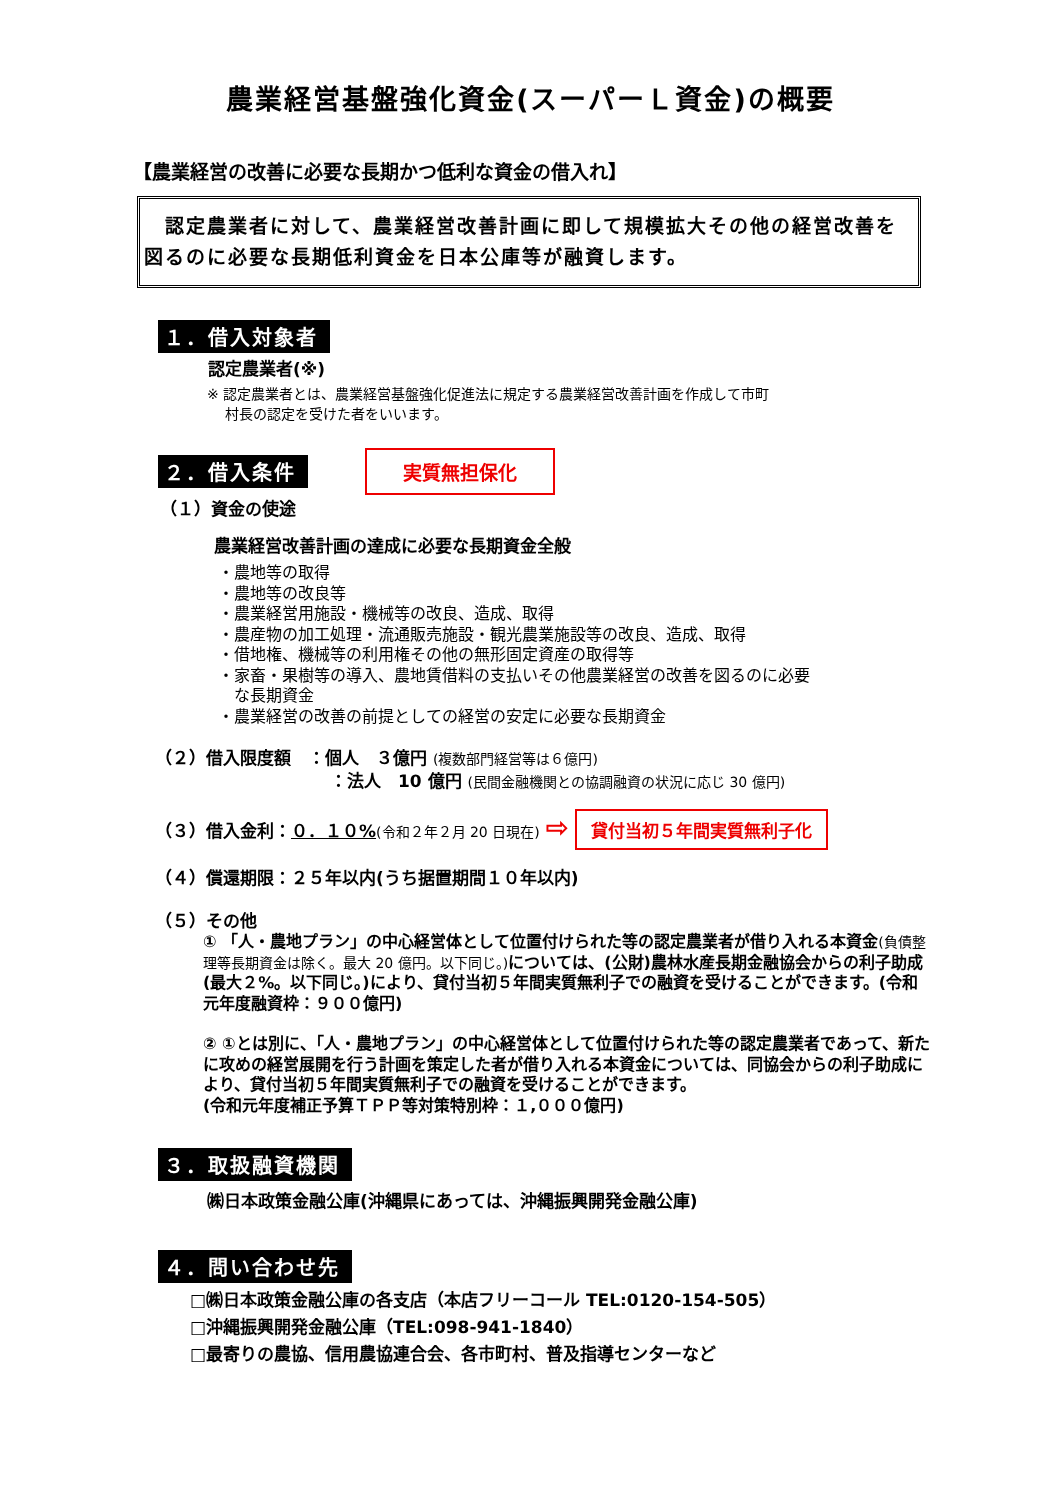農業経営基盤強化資金(スーパーＬ資金)の概要
【農業経営の改善に必要な長期かつ低利な資金の借入れ】
　認定農業者に対して、農業経営改善計画に即して規模拡大その他の経営改善を図るのに必要な長期低利資金を日本公庫等が融資します。
１．借入対象者
認定農業者(※)
※ 認定農業者とは、農業経営基盤強化促進法に規定する農業経営改善計画を作成して市町
　 村長の認定を受けた者をいいます。
２．借入条件 実質無担保化
（１）資金の使途
農業経営改善計画の達成に必要な長期資金全般
・農地等の取得
・農地等の改良等
・農業経営用施設・機械等の改良、造成、取得
・農産物の加工処理・流通販売施設・観光農業施設等の改良、造成、取得
・借地権、機械等の利用権その他の無形固定資産の取得等
・家畜・果樹等の導入、農地賃借料の支払いその他農業経営の改善を図るのに必要
　な長期資金
・農業経営の改善の前提としての経営の安定に必要な長期資金
（２）借入限度額　：個人　３億円 (複数部門経営等は６億円)
：法人　10 億円 (民間金融機関との協調融資の状況に応じ 30 億円)
（３）借入金利：０．１０%(令和２年２月 20 日現在) ⇨ 貸付当初５年間実質無利子化
（４）償還期限：２５年以内(うち据置期間１０年以内)
（５）その他
① 「人・農地プラン」の中心経営体として位置付けられた等の認定農業者が借り入れる本資金(負債整理等長期資金は除く。最大 20 億円。以下同じ。) については、(公財)農林水産長期金融協会からの利子助成(最大２%。以下同じ。)により、貸付当初５年間実質無利子での融資を受けることができます。(令和元年度融資枠：９００億円)
② ①とは別に、「人・農地プラン」の中心経営体として位置付けられた等の認定農業者であって、新たに攻めの経営展開を行う計画を策定した者が借り入れる本資金については、同協会からの利子助成により、貸付当初５年間実質無利子での融資を受けることができます。
(令和元年度補正予算ＴＰＰ等対策特別枠：１,０００億円)
３．取扱融資機関
㈱日本政策金融公庫(沖縄県にあっては、沖縄振興開発金融公庫)
４．問い合わせ先
□㈱日本政策金融公庫の各支店（本店フリーコール TEL:0120-154-505）
□沖縄振興開発金融公庫（TEL:098-941-1840）
□最寄りの農協、信用農協連合会、各市町村、普及指導センターなど